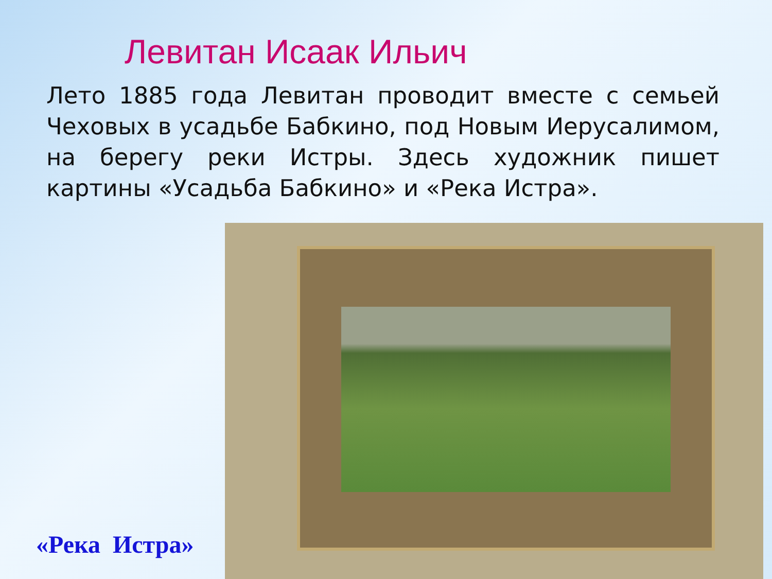Левитан Исаак Ильич
Лето 1885 года Левитан проводит вместе с семьей Чеховых в усадьбе Бабкино, под Новым Иерусалимом, на берегу реки Истры. Здесь художник пишет картины «Усадьба Бабкино» и «Река Истра».
«Река Истра»